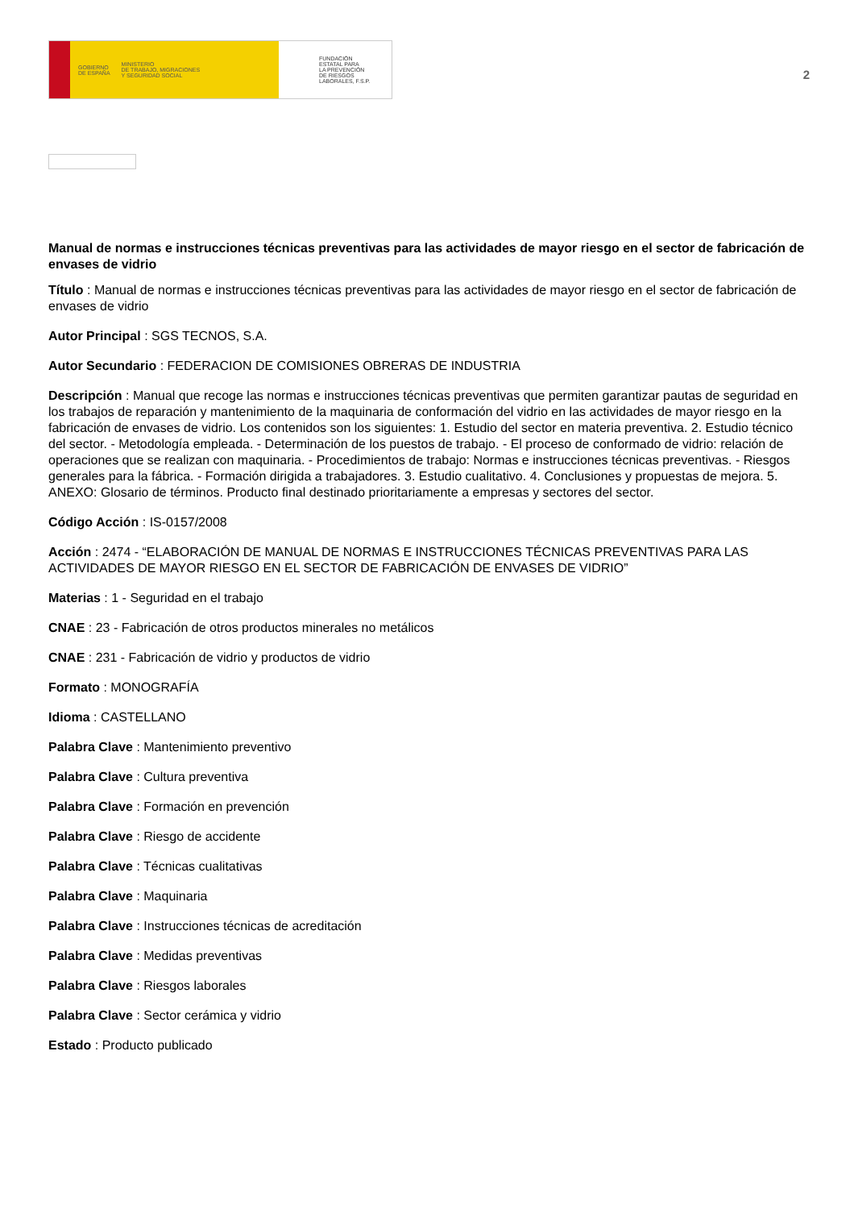GOBIERNO
DE ESPAÑA MINISTERIO
DE TRABAJO, MIGRACIONES
Y SEGURIDAD SOCIAL
FUNDACIÓN
ESTATAL PARA
LA PREVENCIÓN
DE RIESGOS
LABORALES, F.S.P.
2
Manual de normas e instrucciones técnicas preventivas para las actividades de mayor riesgo en el sector de fabricación de envases de vidrio
Título : Manual de normas e instrucciones técnicas preventivas para las actividades de mayor riesgo en el sector de fabricación de envases de vidrio
Autor Principal : SGS TECNOS, S.A.
Autor Secundario : FEDERACION DE COMISIONES OBRERAS DE INDUSTRIA
Descripción : Manual que recoge las normas e instrucciones técnicas preventivas que permiten garantizar pautas de seguridad en los trabajos de reparación y mantenimiento de la maquinaria de conformación del vidrio en las actividades de mayor riesgo en la fabricación de envases de vidrio. Los contenidos son los siguientes: 1. Estudio del sector en materia preventiva. 2. Estudio técnico del sector. - Metodología empleada. - Determinación de los puestos de trabajo. - El proceso de conformado de vidrio: relación de operaciones que se realizan con maquinaria. - Procedimientos de trabajo: Normas e instrucciones técnicas preventivas. - Riesgos generales para la fábrica. - Formación dirigida a trabajadores. 3. Estudio cualitativo. 4. Conclusiones y propuestas de mejora. 5. ANEXO: Glosario de términos. Producto final destinado prioritariamente a empresas y sectores del sector.
Código Acción : IS-0157/2008
Acción : 2474 - “ELABORACIÓN DE MANUAL DE NORMAS E INSTRUCCIONES TÉCNICAS PREVENTIVAS PARA LAS ACTIVIDADES DE MAYOR RIESGO EN EL SECTOR DE FABRICACIÓN DE ENVASES DE VIDRIO”
Materias : 1 - Seguridad en el trabajo
CNAE : 23 - Fabricación de otros productos minerales no metálicos
CNAE : 231 - Fabricación de vidrio y productos de vidrio
Formato : MONOGRAFÍA
Idioma : CASTELLANO
Palabra Clave : Mantenimiento preventivo
Palabra Clave : Cultura preventiva
Palabra Clave : Formación en prevención
Palabra Clave : Riesgo de accidente
Palabra Clave : Técnicas cualitativas
Palabra Clave : Maquinaria
Palabra Clave : Instrucciones técnicas de acreditación
Palabra Clave : Medidas preventivas
Palabra Clave : Riesgos laborales
Palabra Clave : Sector cerámica y vidrio
Estado : Producto publicado